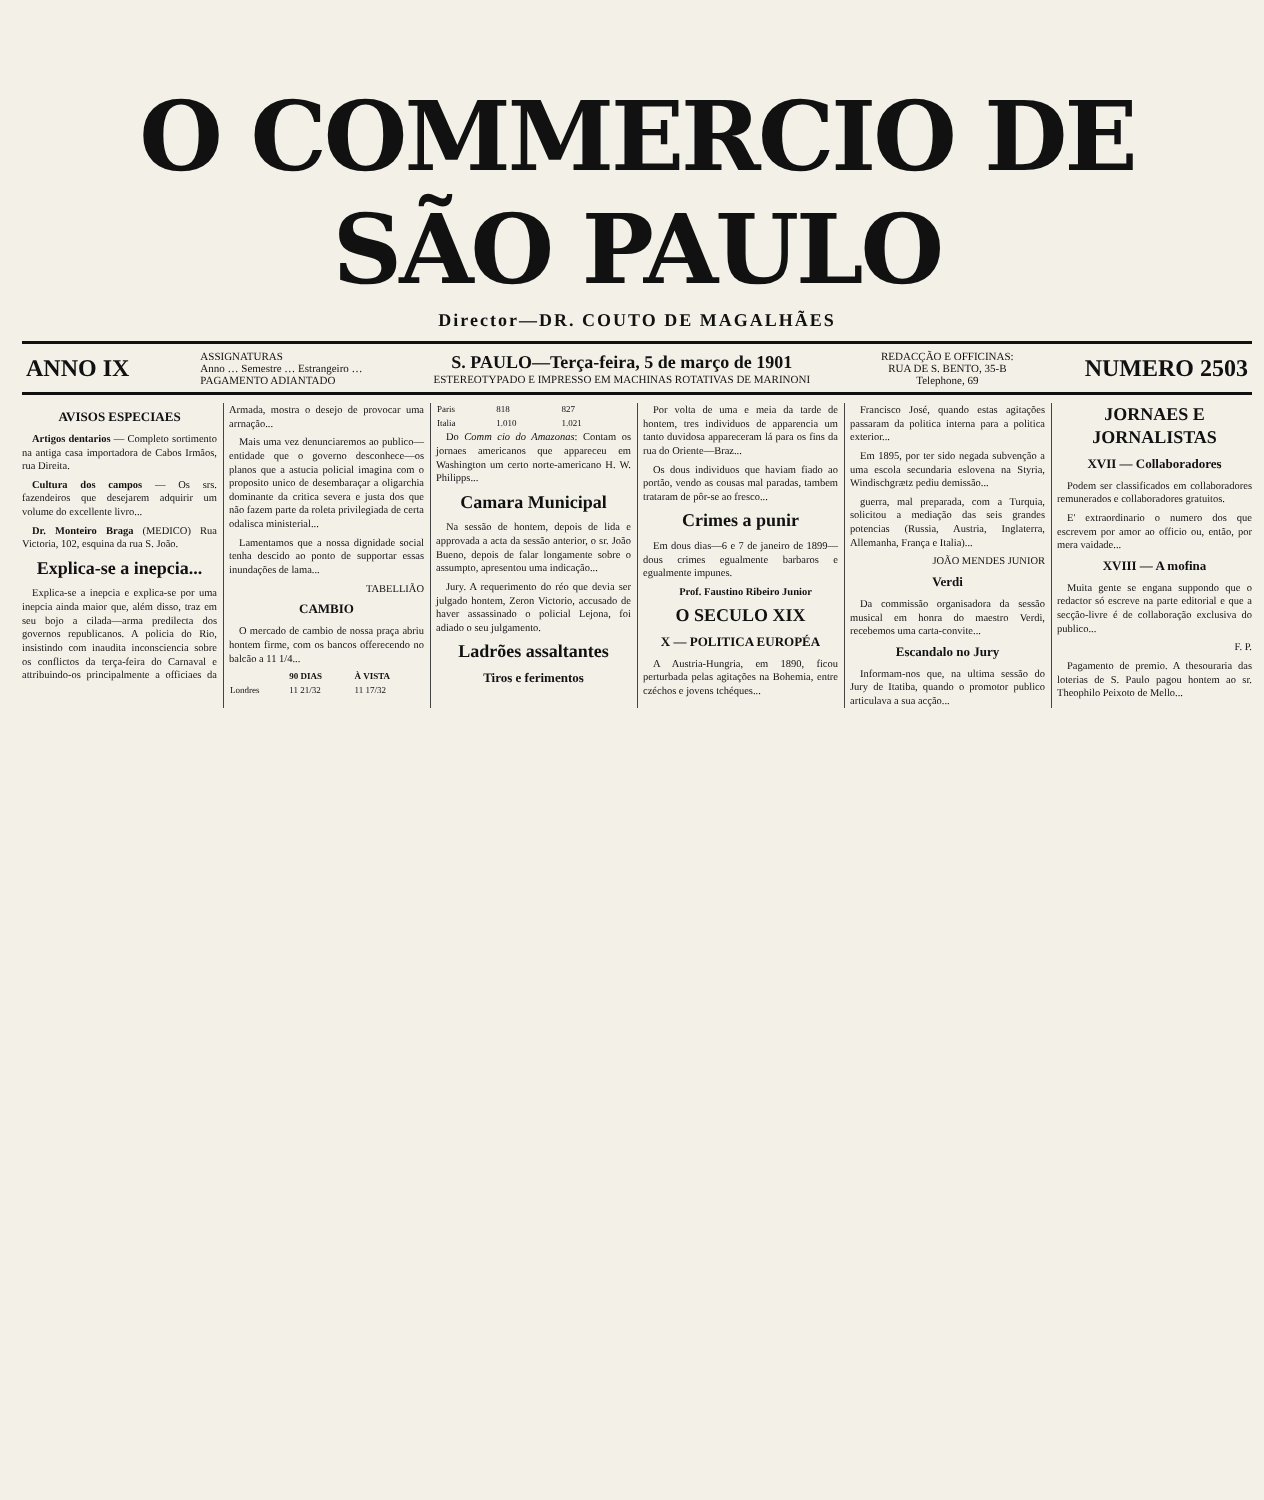O COMMERCIO DE SÃO PAULO
Director—DR. COUTO DE MAGALHÃES
ANNO IX ASSIGNATURAS
Anno … Semestre … Estrangeiro …
PAGAMENTO ADIANTADO S. PAULO—Terça-feira, 5 de março de 1901
ESTEREOTYPADO E IMPRESSO EM MACHINAS ROTATIVAS DE MARINONI REDACÇÃO E OFFICINAS:
RUA DE S. BENTO, 35-B
Telephone, 69 NUMERO 2503
AVISOS ESPECIAES
Artigos dentarios — Completo sortimento na antiga casa importadora de Cabos Irmãos, rua Direita.
Cultura dos campos — Os srs. fazendeiros que desejarem adquirir um volume do excellente livro...
Dr. Monteiro Braga (MEDICO) Rua Victoria, 102, esquina da rua S. João.
Explica-se a inepcia...
Explica-se a inepcia e explica-se por uma inepcia ainda maior que, além disso, traz em seu bojo a cilada—arma predilecta dos governos republicanos. A policia do Rio, insistindo com inaudita inconsciencia sobre os conflictos da terça-feira do Carnaval e attribuindo-os principalmente a officiaes da Armada, mostra o desejo de provocar uma arrnação...
Mais uma vez denunciaremos ao publico—entidade que o governo desconhece—os planos que a astucia policial imagina com o proposito unico de desembaraçar a oligarchia dominante da critica severa e justa dos que não fazem parte da roleta privilegiada de certa odalisca ministerial...
Lamentamos que a nossa dignidade social tenha descido ao ponto de supportar essas inundações de lama...
TABELLIÃO
CAMBIO
O mercado de cambio de nossa praça abriu hontem firme, com os bancos offerecendo no balcão a 11 1/4...
| | 90 DIAS | À VISTA |
| --- | --- | --- |
| Londres | 11 21/32 | 11 17/32 |
| Paris | 818 | 827 |
| Italia | 1.010 | 1.021 |
Do Comm cio do Amazonas: Contam os jornaes americanos que appareceu em Washington um certo norte-americano H. W. Philipps...
Camara Municipal
Na sessão de hontem, depois de lida e approvada a acta da sessão anterior, o sr. João Bueno, depois de falar longamente sobre o assumpto, apresentou uma indicação...
Jury. A requerimento do réo que devia ser julgado hontem, Zeron Victorio, accusado de haver assassinado o policial Lejona, foi adiado o seu julgamento.
Ladrões assaltantes
Tiros e ferimentos
Por volta de uma e meia da tarde de hontem, tres individuos de apparencia um tanto duvidosa appareceram lá para os fins da rua do Oriente—Braz...
Os dous individuos que haviam fiado ao portão, vendo as cousas mal paradas, tambem trataram de pôr-se ao fresco...
Crimes a punir
Em dous dias—6 e 7 de janeiro de 1899—dous crimes egualmente barbaros e egualmente impunes.
Prof. Faustino Ribeiro Junior
O SECULO XIX
X — POLITICA EUROPÉA
A Austria-Hungria, em 1890, ficou perturbada pelas agitações na Bohemia, entre czéchos e jovens tchéques...
Francisco José, quando estas agitações passaram da politica interna para a politica exterior...
Em 1895, por ter sido negada subvenção a uma escola secundaria eslovena na Styria, Windischgrætz pediu demissão...
guerra, mal preparada, com a Turquia, solicitou a mediação das seis grandes potencias (Russia, Austria, Inglaterra, Allemanha, França e Italia)...
JOÃO MENDES JUNIOR
Verdi
Da commissão organisadora da sessão musical em honra do maestro Verdi, recebemos uma carta-convite...
Escandalo no Jury
Informam-nos que, na ultima sessão do Jury de Itatiba, quando o promotor publico articulava a sua acção...
JORNAES E JORNALISTAS
XVII — Collaboradores
Podem ser classificados em collaboradores remunerados e collaboradores gratuitos.
E' extraordinario o numero dos que escrevem por amor ao officio ou, então, por mera vaidade...
XVIII — A mofina
Muita gente se engana suppondo que o redactor só escreve na parte editorial e que a secção-livre é de collaboração exclusiva do publico...
F. P.
Pagamento de premio. A thesouraria das loterias de S. Paulo pagou hontem ao sr. Theophilo Peixoto de Mello...